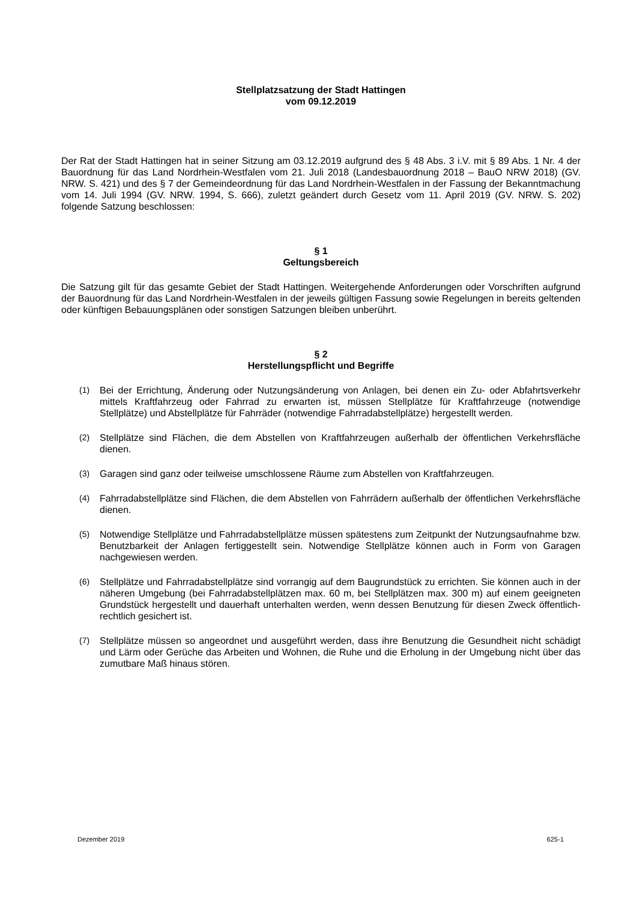Stellplatzsatzung der Stadt Hattingen
vom 09.12.2019
Der Rat der Stadt Hattingen hat in seiner Sitzung am 03.12.2019 aufgrund des § 48 Abs. 3 i.V. mit § 89 Abs. 1 Nr. 4 der Bauordnung für das Land Nordrhein-Westfalen vom 21. Juli 2018 (Landesbauordnung 2018 – BauO NRW 2018) (GV. NRW. S. 421) und des § 7 der Gemeindeordnung für das Land Nordrhein-Westfalen in der Fassung der Bekanntmachung vom 14. Juli 1994 (GV. NRW. 1994, S. 666), zuletzt geändert durch Gesetz vom 11. April 2019 (GV. NRW. S. 202) folgende Satzung beschlossen:
§ 1
Geltungsbereich
Die Satzung gilt für das gesamte Gebiet der Stadt Hattingen. Weitergehende Anforderungen oder Vorschriften aufgrund der Bauordnung für das Land Nordrhein-Westfalen in der jeweils gültigen Fassung sowie Regelungen in bereits geltenden oder künftigen Bebauungsplänen oder sonstigen Satzungen bleiben unberührt.
§ 2
Herstellungspflicht und Begriffe
(1) Bei der Errichtung, Änderung oder Nutzungsänderung von Anlagen, bei denen ein Zu- oder Abfahrtsverkehr mittels Kraftfahrzeug oder Fahrrad zu erwarten ist, müssen Stellplätze für Kraftfahrzeuge (notwendige Stellplätze) und Abstellplätze für Fahrräder (notwendige Fahrradabstellplätze) hergestellt werden.
(2) Stellplätze sind Flächen, die dem Abstellen von Kraftfahrzeugen außerhalb der öffentlichen Verkehrsfläche dienen.
(3) Garagen sind ganz oder teilweise umschlossene Räume zum Abstellen von Kraftfahrzeugen.
(4) Fahrradabstellplätze sind Flächen, die dem Abstellen von Fahrrädern außerhalb der öffentlichen Verkehrsfläche dienen.
(5) Notwendige Stellplätze und Fahrradabstellplätze müssen spätestens zum Zeitpunkt der Nutzungsaufnahme bzw. Benutzbarkeit der Anlagen fertiggestellt sein. Notwendige Stellplätze können auch in Form von Garagen nachgewiesen werden.
(6) Stellplätze und Fahrradabstellplätze sind vorrangig auf dem Baugrundstück zu errichten. Sie können auch in der näheren Umgebung (bei Fahrradabstellplätzen max. 60 m, bei Stellplätzen max. 300 m) auf einem geeigneten Grundstück hergestellt und dauerhaft unterhalten werden, wenn dessen Benutzung für diesen Zweck öffentlich-rechtlich gesichert ist.
(7) Stellplätze müssen so angeordnet und ausgeführt werden, dass ihre Benutzung die Gesundheit nicht schädigt und Lärm oder Gerüche das Arbeiten und Wohnen, die Ruhe und die Erholung in der Umgebung nicht über das zumutbare Maß hinaus stören.
Dezember 2019 625-1